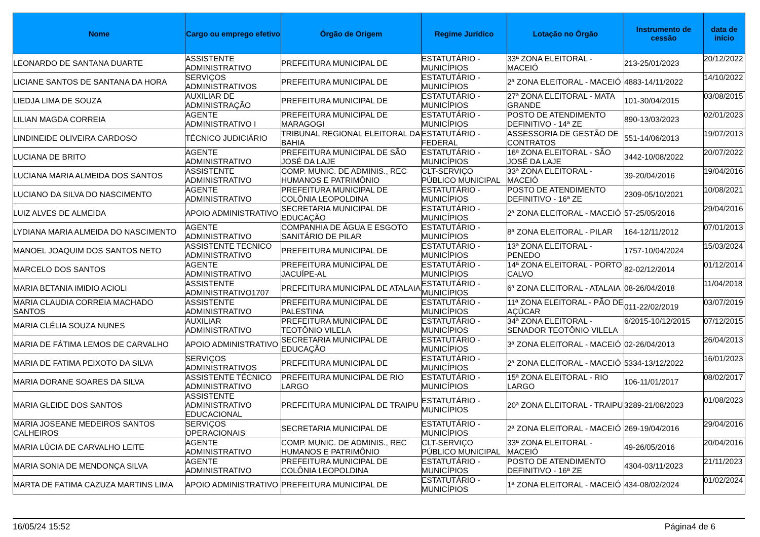| Nome | Cargo ou emprego efetivo | Órgão de Origem | Regime Jurídico | Lotação no Órgão | Instrumento de cessão | data de início |
| --- | --- | --- | --- | --- | --- | --- |
| LEONARDO DE SANTANA DUARTE | ASSISTENTE ADMINISTRATIVO | PREFEITURA MUNICIPAL DE | ESTATUTÁRIO - MUNICÍPIOS | 33ª ZONA ELEITORAL - MACEIÓ | 213-25/01/2023 | 20/12/2022 |
| LICIANE SANTOS DE SANTANA DA HORA | SERVIÇOS ADMINISTRATIVOS | PREFEITURA MUNICIPAL DE | ESTATUTÁRIO - MUNICÍPIOS | 2ª ZONA ELEITORAL - MACEIÓ | 4883-14/11/2022 | 14/10/2022 |
| LIEDJA LIMA DE SOUZA | AUXILIAR DE ADMINISTRAÇÃO | PREFEITURA MUNICIPAL DE | ESTATUTÁRIO - MUNICÍPIOS | 27ª ZONA ELEITORAL - MATA GRANDE | 101-30/04/2015 | 03/08/2015 |
| LILIAN MAGDA CORREIA | AGENTE ADMINISTRATIVO I | PREFEITURA MUNICIPAL DE MARAGOGI | ESTATUTÁRIO - MUNICÍPIOS | POSTO DE ATENDIMENTO DEFINITIVO - 14ª ZE | 890-13/03/2023 | 02/01/2023 |
| LINDINEIDE OLIVEIRA CARDOSO | TÉCNICO JUDICIÁRIO | TRIBUNAL REGIONAL ELEITORAL DA BAHIA | ESTATUTÁRIO - FEDERAL | ASSESSORIA DE GESTÃO DE CONTRATOS | 551-14/06/2013 | 19/07/2013 |
| LUCIANA DE BRITO | AGENTE ADMINISTRATIVO | PREFEITURA MUNICIPAL DE SÃO JOSÉ DA LAJE | ESTATUTÁRIO - MUNICÍPIOS | 16ª ZONA ELEITORAL - SÃO JOSÉ DA LAJE | 3442-10/08/2022 | 20/07/2022 |
| LUCIANA MARIA ALMEIDA DOS SANTOS | ASSISTENTE ADMINISTRATIVO | COMP. MUNIC. DE ADMINIS., REC HUMANOS E PATRIMÔNIO | CLT-SERVIÇO PÚBLICO MUNICIPAL | 33ª ZONA ELEITORAL - MACEIÓ | 39-20/04/2016 | 19/04/2016 |
| LUCIANO DA SILVA DO NASCIMENTO | AGENTE ADMINISTRATIVO | PREFEITURA MUNICIPAL DE COLÔNIA LEOPOLDINA | ESTATUTÁRIO - MUNICÍPIOS | POSTO DE ATENDIMENTO DEFINITIVO - 16ª ZE | 2309-05/10/2021 | 10/08/2021 |
| LUIZ ALVES DE ALMEIDA | APOIO ADMINISTRATIVO | SECRETARIA MUNICIPAL DE EDUCAÇÃO | ESTATUTÁRIO - MUNICÍPIOS | 2ª ZONA ELEITORAL - MACEIÓ | 57-25/05/2016 | 29/04/2016 |
| LYDIANA MARIA ALMEIDA DO NASCIMENTO | AGENTE ADMINISTRATIVO | COMPANHIA DE ÁGUA E ESGOTO SANITÁRIO DE PILAR | ESTATUTÁRIO - MUNICÍPIOS | 8ª ZONA ELEITORAL - PILAR | 164-12/11/2012 | 07/01/2013 |
| MANOEL JOAQUIM DOS SANTOS NETO | ASSISTENTE TECNICO ADMINISTRATIVO | PREFEITURA MUNICIPAL DE | ESTATUTÁRIO - MUNICÍPIOS | 13ª ZONA ELEITORAL - PENEDO | 1757-10/04/2024 | 15/03/2024 |
| MARCELO DOS SANTOS | AGENTE ADMINISTRATIVO | PREFEITURA MUNICIPAL DE JACUÍPE-AL | ESTATUTÁRIO - MUNICÍPIOS | 14ª ZONA ELEITORAL - PORTO CALVO | 82-02/12/2014 | 01/12/2014 |
| MARIA BETANIA IMIDIO ACIOLI | ASSISTENTE ADMINISTRATIVO1707 | PREFEITURA MUNICIPAL DE ATALAIA | ESTATUTÁRIO - MUNICÍPIOS | 6ª ZONA ELEITORAL - ATALAIA | 08-26/04/2018 | 11/04/2018 |
| MARIA CLAUDIA CORREIA MACHADO SANTOS | ASSISTENTE ADMINISTRATIVO | PREFEITURA MUNICIPAL DE PALESTINA | ESTATUTÁRIO - MUNICÍPIOS | 11ª ZONA ELEITORAL - PÃO DE AÇÚCAR | 011-22/02/2019 | 03/07/2019 |
| MARIA CLÉLIA SOUZA NUNES | AUXILIAR ADMINISTRATIVO | PREFEITURA MUNICIPAL DE TEOTÔNIO VILELA | ESTATUTÁRIO - MUNICÍPIOS | 34ª ZONA ELEITORAL - SENADOR TEOTÔNIO VILELA | 6/2015-10/12/2015 | 07/12/2015 |
| MARIA DE FÁTIMA LEMOS DE CARVALHO | APOIO ADMINISTRATIVO | SECRETARIA MUNICIPAL DE EDUCAÇÃO | ESTATUTÁRIO - MUNICÍPIOS | 3ª ZONA ELEITORAL - MACEIÓ | 02-26/04/2013 | 26/04/2013 |
| MARIA DE FATIMA PEIXOTO DA SILVA | SERVIÇOS ADMINISTRATIVOS | PREFEITURA MUNICIPAL DE | ESTATUTÁRIO - MUNICÍPIOS | 2ª ZONA ELEITORAL - MACEIÓ | 5334-13/12/2022 | 16/01/2023 |
| MARIA DORANE SOARES DA SILVA | ASSISTENTE TÉCNICO ADMINISTRATIVO | PREFEITURA MUNICIPAL DE RIO LARGO | ESTATUTÁRIO - MUNICÍPIOS | 15ª ZONA ELEITORAL - RIO LARGO | 106-11/01/2017 | 08/02/2017 |
| MARIA GLEIDE DOS SANTOS | ASSISTENTE ADMINISTRATIVO EDUCACIONAL | PREFEITURA MUNICIPAL DE TRAIPU | ESTATUTÁRIO - MUNICÍPIOS | 20ª ZONA ELEITORAL - TRAIPU | 3289-21/08/2023 | 01/08/2023 |
| MARIA JOSEANE MEDEIROS SANTOS CALHEIROS | SERVIÇOS OPERACIONAIS | SECRETARIA MUNICIPAL DE | ESTATUTÁRIO - MUNICÍPIOS | 2ª ZONA ELEITORAL - MACEIÓ | 269-19/04/2016 | 29/04/2016 |
| MARIA LÚCIA DE CARVALHO LEITE | AGENTE ADMINISTRATIVO | COMP. MUNIC. DE ADMINIS., REC HUMANOS E PATRIMÔNIO | CLT-SERVIÇO PÚBLICO MUNICIPAL | 33ª ZONA ELEITORAL - MACEIÓ | 49-26/05/2016 | 20/04/2016 |
| MARIA SONIA DE MENDONÇA SILVA | AGENTE ADMINISTRATIVO | PREFEITURA MUNICIPAL DE COLÔNIA LEOPOLDINA | ESTATUTÁRIO - MUNICÍPIOS | POSTO DE ATENDIMENTO DEFINITIVO - 16ª ZE | 4304-03/11/2023 | 21/11/2023 |
| MARTA DE FATIMA CAZUZA MARTINS LIMA | APOIO ADMINISTRATIVO | PREFEITURA MUNICIPAL DE | ESTATUTÁRIO - MUNICÍPIOS | 1ª ZONA ELEITORAL - MACEIÓ | 434-08/02/2024 | 01/02/2024 |
16/05/24 15:52 Página4 de 6